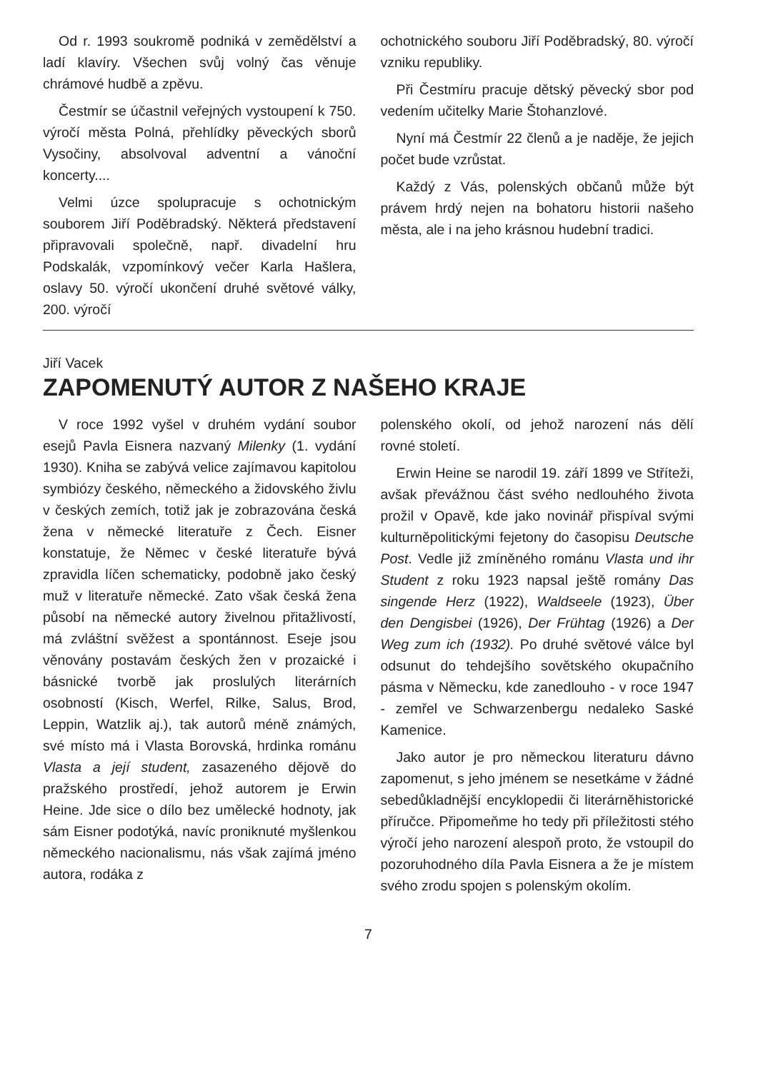Od r. 1993 soukromě podniká v zemědělství a ladí klavíry. Všechen svůj volný čas věnuje chrámové hudbě a zpěvu.
Čestmír se účastnil veřejných vystoupení k 750. výročí města Polná, přehlídky pěveckých sborů Vysočiny, absolvoval adventní a vánoční koncerty....
Velmi úzce spolupracuje s ochotnickým souborem Jiří Poděbradský. Některá představení připravovali společně, např. divadelní hru Podskalák, vzpomínkový večer Karla Hašlera, oslavy 50. výročí ukončení druhé světové války, 200. výročí
ochotnického souboru Jiří Poděbradský, 80. výročí vzniku republiky.
Při Čestmíru pracuje dětský pěvecký sbor pod vedením učitelky Marie Štohanzlové.
Nyní má Čestmír 22 členů a je naděje, že jejich počet bude vzrůstat.
Každý z Vás, polenských občanů může být právem hrdý nejen na bohatoru historii našeho města, ale i na jeho krásnou hudební tradici.
Jiří Vacek
ZAPOMENUTÝ AUTOR Z NAŠEHO KRAJE
V roce 1992 vyšel v druhém vydání soubor esejů Pavla Eisnera nazvaný Milenky (1. vydání 1930). Kniha se zabývá velice zajímavou kapitolou symbiózy českého, německého a židovského živlu v českých zemích, totiž jak je zobrazována česká žena v německé literatuře z Čech. Eisner konstatuje, že Němec v české literatuře bývá zpravidla líčen schematicky, podobně jako český muž v literatuře německé. Zato však česká žena působí na německé autory živelnou přitažlivostí, má zvláštní svěžest a spontánnost. Eseje jsou věnovány postavám českých žen v prozaické i básnické tvorbě jak proslulých literárních osobností (Kisch, Werfel, Rilke, Salus, Brod, Leppin, Watzlik aj.), tak autorů méně známých, své místo má i Vlasta Borovská, hrdinka románu Vlasta a její student, zasazeného dějově do pražského prostředí, jehož autorem je Erwin Heine. Jde sice o dílo bez umělecké hodnoty, jak sám Eisner podotýká, navíc proniknuté myšlenkou německého nacionalismu, nás však zajímá jméno autora, rodáka z
polenského okolí, od jehož narození nás dělí rovné století.
Erwin Heine se narodil 19. září 1899 ve Stříteži, avšak převážnou část svého nedlouhého života prožil v Opavě, kde jako novinář přispíval svými kulturněpolitickými fejetony do časopisu Deutsche Post. Vedle již zmíněného románu Vlasta und ihr Student z roku 1923 napsal ještě romány Das singende Herz (1922), Waldseele (1923), Über den Dengisbei (1926), Der Frühtag (1926) a Der Weg zum ich (1932). Po druhé světové válce byl odsunut do tehdejšího sovětského okupačního pásma v Německu, kde zanedlouho - v roce 1947 - zemřel ve Schwarzenbergu nedaleko Saské Kamenice.
Jako autor je pro německou literaturu dávno zapomenut, s jeho jménem se nesetkáme v žádné sebedůkladnější encyklopedii či literárněhistorické příručce. Připomeňme ho tedy při příležitosti stého výročí jeho narození alespoň proto, že vstoupil do pozoruhodného díla Pavla Eisnera a že je místem svého zrodu spojen s polenským okolím.
7